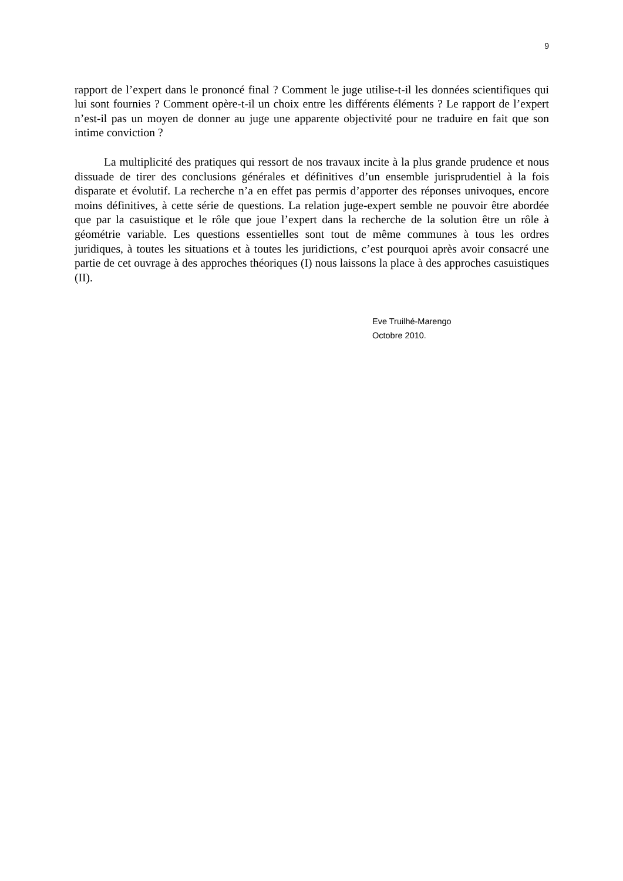9
rapport de l’expert dans le prononcé final ? Comment le juge utilise-t-il les données scientifiques qui lui sont fournies ? Comment opère-t-il un choix entre les différents éléments ? Le rapport de l’expert n’est-il pas un moyen de donner au juge une apparente objectivité pour ne traduire en fait que son intime conviction ?
La multiplicité des pratiques qui ressort de nos travaux incite à la plus grande prudence et nous dissuade de tirer des conclusions générales et définitives d’un ensemble jurisprudentiel à la fois disparate et évolutif. La recherche n’a en effet pas permis d’apporter des réponses univoques, encore moins définitives, à cette série de questions. La relation juge-expert semble ne pouvoir être abordée que par la casuistique et le rôle que joue l’expert dans la recherche de la solution être un rôle à géométrie variable. Les questions essentielles sont tout de même communes à tous les ordres juridiques, à toutes les situations et à toutes les juridictions, c’est pourquoi après avoir consacré une partie de cet ouvrage à des approches théoriques (I) nous laissons la place à des approches casuistiques (II).
Eve Truilhé-Marengo
Octobre 2010.